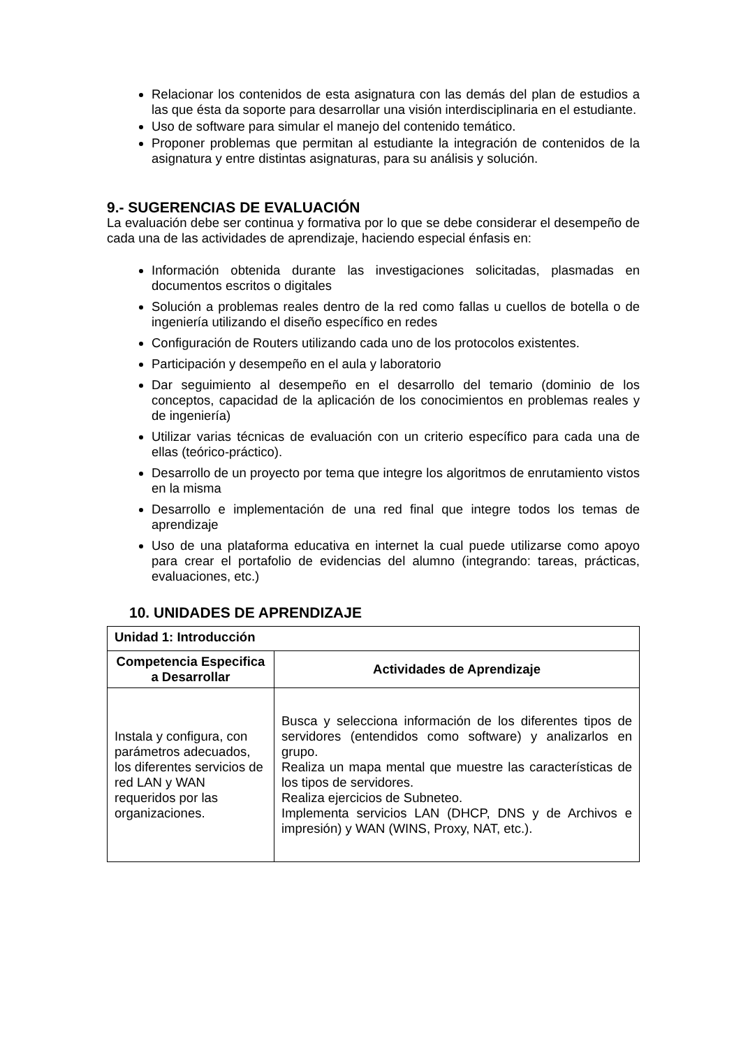Relacionar los contenidos de esta asignatura con las demás del plan de estudios a las que ésta da soporte para desarrollar una visión interdisciplinaria en el estudiante.
Uso de software para simular el manejo del contenido temático.
Proponer problemas que permitan al estudiante la integración de contenidos de la asignatura y entre distintas asignaturas, para su análisis y solución.
9.- SUGERENCIAS DE EVALUACIÓN
La evaluación debe ser continua y formativa por lo que se debe considerar el desempeño de cada una de las actividades de aprendizaje, haciendo especial énfasis en:
Información obtenida durante las investigaciones solicitadas, plasmadas en documentos escritos o digitales
Solución a problemas reales dentro de la red como fallas u cuellos de botella o de ingeniería utilizando el diseño específico en redes
Configuración de Routers utilizando cada uno de los protocolos existentes.
Participación y desempeño en el aula y laboratorio
Dar seguimiento al desempeño en el desarrollo del temario (dominio de los conceptos, capacidad de la aplicación de los conocimientos en problemas reales y de ingeniería)
Utilizar varias técnicas de evaluación con un criterio específico para cada una de ellas (teórico-práctico).
Desarrollo de un proyecto por tema que integre los algoritmos de enrutamiento vistos en la misma
Desarrollo e implementación de una red final que integre todos los temas de aprendizaje
Uso de una plataforma educativa en internet la cual puede utilizarse como apoyo para crear el portafolio de evidencias del alumno (integrando: tareas, prácticas, evaluaciones, etc.)
10. UNIDADES DE APRENDIZAJE
| Unidad 1: Introducción | |
| --- | --- |
| Competencia Especifica a Desarrollar | Actividades de Aprendizaje |
| Instala y configura, con parámetros adecuados, los diferentes servicios de red LAN y WAN requeridos por las organizaciones. | Busca y selecciona información de los diferentes tipos de servidores (entendidos como software) y analizarlos en grupo. Realiza un mapa mental que muestre las características de los tipos de servidores. Realiza ejercicios de Subneteo. Implementa servicios LAN (DHCP, DNS y de Archivos e impresión) y WAN (WINS, Proxy, NAT, etc.). |